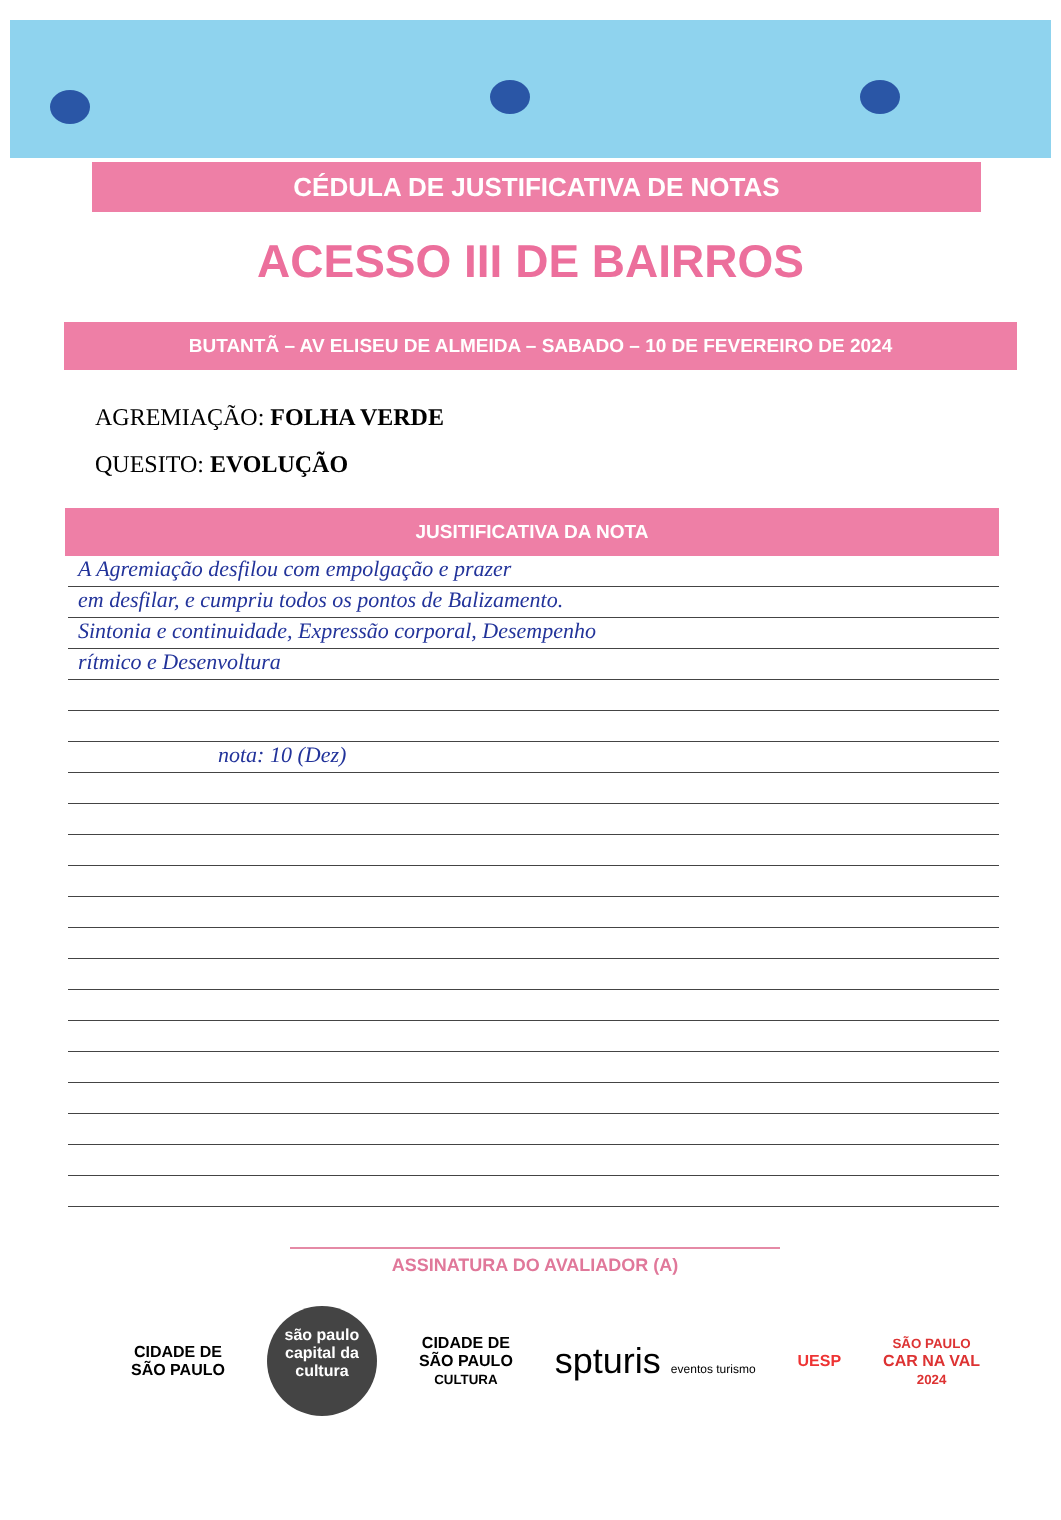CÉDULA DE JUSTIFICATIVA DE NOTAS
ACESSO III DE BAIRROS
BUTANTÃ – AV ELISEU DE ALMEIDA – SABADO – 10 DE FEVEREIRO DE 2024
AGREMIAÇÃO: FOLHA VERDE
QUESITO: EVOLUÇÃO
JUSITIFICATIVA DA NOTA
A Agremiação desfilou com empolgação e prazer
em desfilar, e cumpriu todos os pontos de Balizamento.
Sintonia e continuidade, Expressão corporal, Desempenho
rítmico e Desenvoltura
nota: 10 (Dez)
ASSINATURA DO AVALIADOR (A)
CIDADE DE
SÃO PAULO
são paulo capital da cultura
CIDADE DE
SÃO PAULO
CULTURA
spturis eventos turismo
UESP
SÃO PAULO
CAR NA VAL
2024